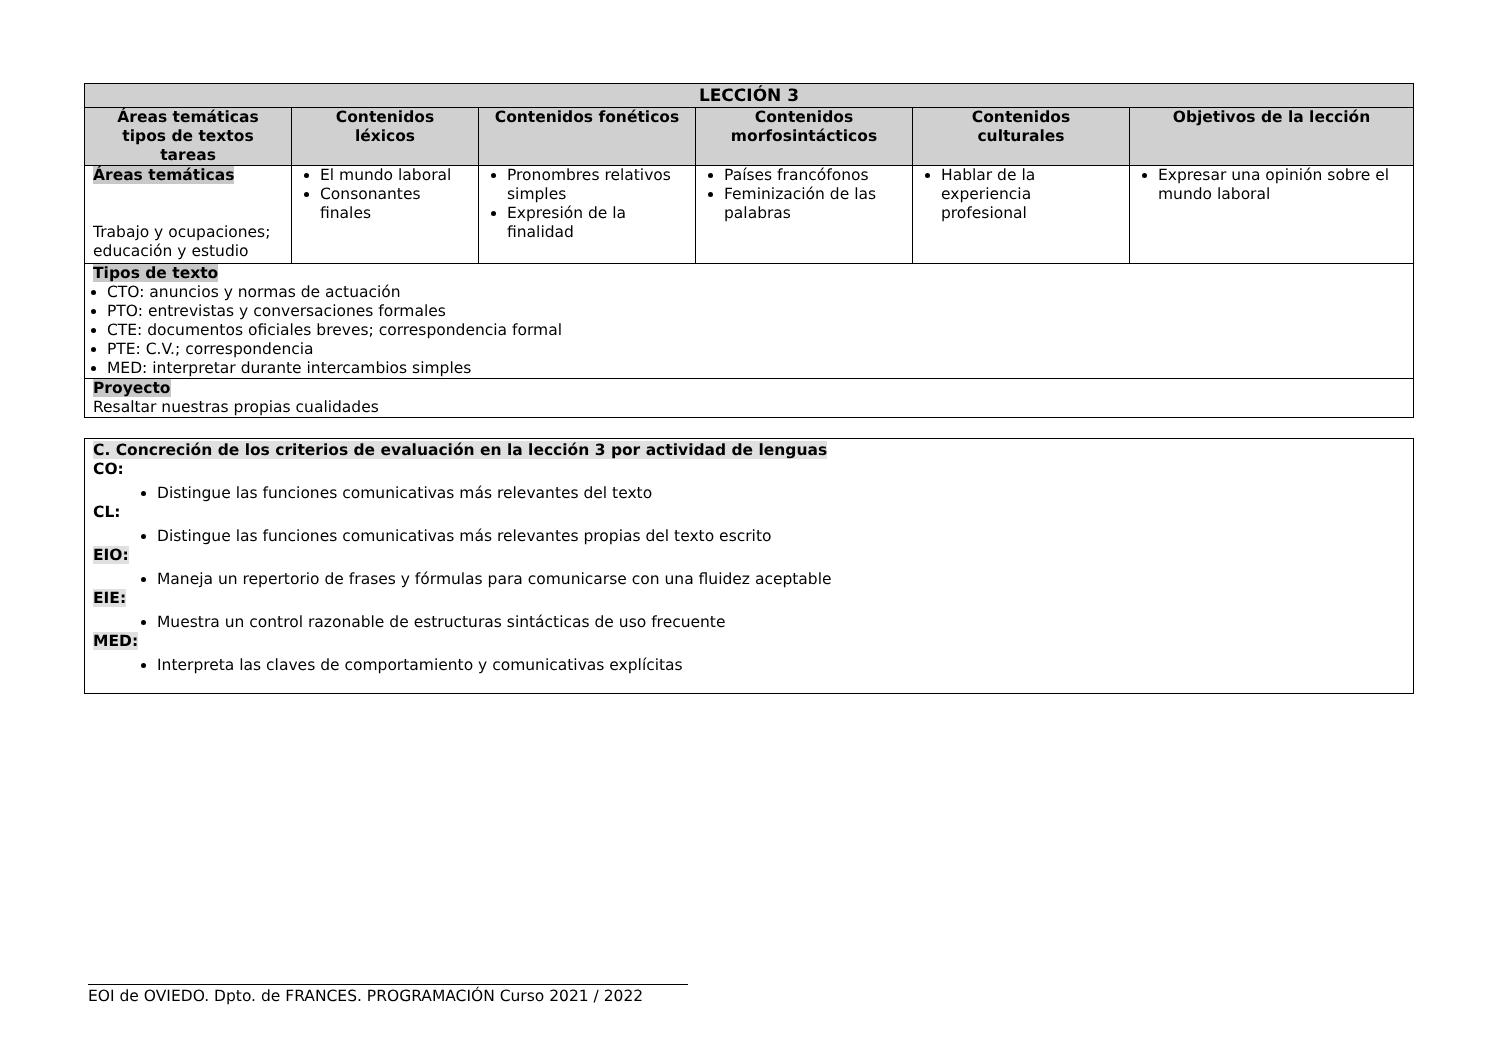| LECCIÓN 3 | | | | | |
| --- | --- | --- | --- | --- | --- |
| Áreas temáticas tipos de textos tareas | Contenidos léxicos | Contenidos fonéticos | Contenidos morfosintácticos | Contenidos culturales | Objetivos de la lección |
| Áreas temáticas Trabajo y ocupaciones; educación y estudio | El mundo laboral Consonantes finales | Pronombres relativos simples Expresión de la finalidad | Países francófonos Feminización de las palabras | Hablar de la experiencia profesional | Expresar una opinión sobre el mundo laboral |
| Tipos de texto CTO: anuncios y normas de actuación PTO: entrevistas y conversaciones formales CTE: documentos oficiales breves; correspondencia formal PTE: C.V.; correspondencia MED: interpretar durante intercambios simples | | | | | |
| Proyecto Resaltar nuestras propias cualidades | | | | | |
C. Concreción de los criterios de evaluación en la lección 3 por actividad de lenguas
CO:
Distingue las funciones comunicativas más relevantes del texto
CL:
Distingue las funciones comunicativas más relevantes propias del texto escrito
EIO:
Maneja un repertorio de frases y fórmulas para comunicarse con una fluidez aceptable
EIE:
Muestra un control razonable de estructuras sintácticas de uso frecuente
MED:
Interpreta las claves de comportamiento y comunicativas explícitas
EOI de OVIEDO. Dpto. de FRANCES. PROGRAMACIÓN Curso 2021 / 2022